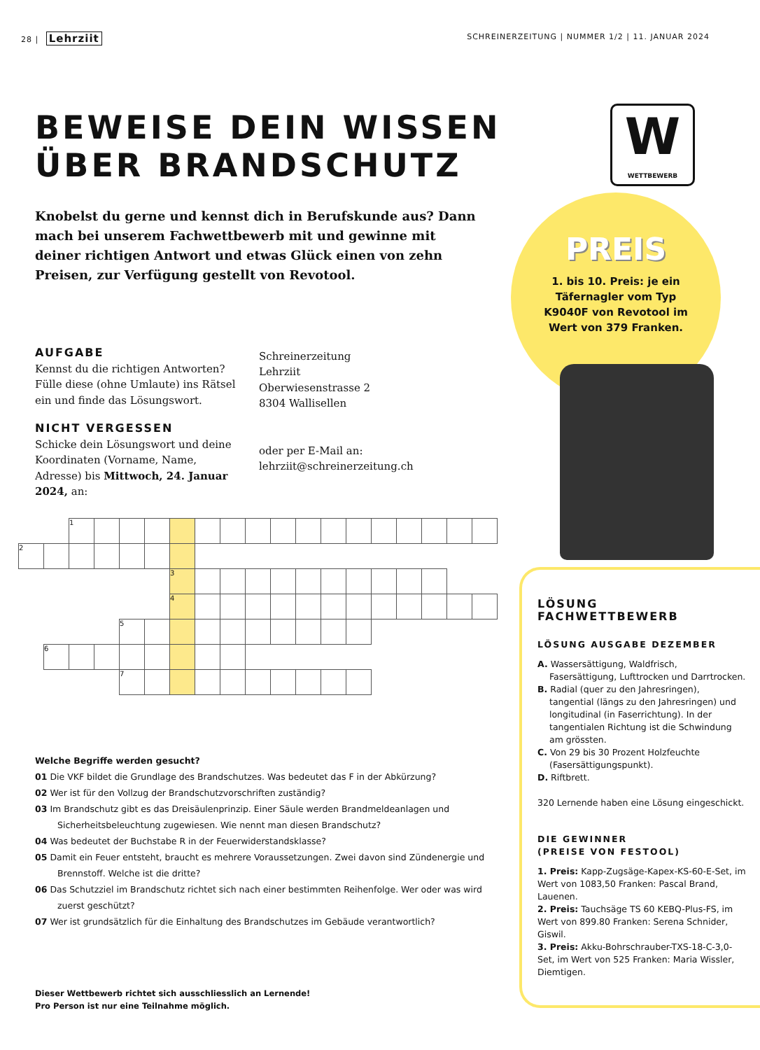28 | Lehrziit
SCHREINERZEITUNG | NUMMER 1/2 | 11. JANUAR 2024
BEWEISE DEIN WISSEN
ÜBER BRANDSCHUTZ
Knobelst du gerne und kennst dich in Berufskunde aus? Dann mach bei unserem Fachwettbewerb mit und gewinne mit deiner richtigen Antwort und etwas Glück einen von zehn Preisen, zur Verfügung gestellt von Revotool.
AUFGABE
Kennst du die richtigen Antworten? Fülle diese (ohne Umlaute) ins Rätsel ein und finde das Lösungswort.
NICHT VERGESSEN
Schicke dein Lösungswort und deine Koordinaten (Vorname, Name, Adresse) bis Mittwoch, 24. Januar 2024, an:
Schreinerzeitung
Lehrziit
Oberwiesenstrasse 2
8304 Wallisellen
oder per E-Mail an:
lehrziit@schreinerzeitung.ch
| | | 1 | | | | | | | | | | | | | | | | |
| 2 | | | | | | | | | | | | | | | | | | |
| | | | | | | 3 | | | | | | | | | | | | |
| | | | | | | 4 | | | | | | | | | | | | |
| | | | | 5 | | | | | | | | | | | | | | |
| | 6 | | | | | | | | | | | | | | | | | |
| | | | | 7 | | | | | | | | | | | | | | |
Welche Begriffe werden gesucht?
01 Die VKF bildet die Grundlage des Brandschutzes. Was bedeutet das F in der Abkürzung?
02 Wer ist für den Vollzug der Brandschutzvorschriften zuständig?
03 Im Brandschutz gibt es das Dreisäulenprinzip. Einer Säule werden Brandmeldeanlagen und Sicherheitsbeleuchtung zugewiesen. Wie nennt man diesen Brandschutz?
04 Was bedeutet der Buchstabe R in der Feuerwiderstandsklasse?
05 Damit ein Feuer entsteht, braucht es mehrere Voraussetzungen. Zwei davon sind Zündenergie und Brennstoff. Welche ist die dritte?
06 Das Schutzziel im Brandschutz richtet sich nach einer bestimmten Reihenfolge. Wer oder was wird zuerst geschützt?
07 Wer ist grundsätzlich für die Einhaltung des Brandschutzes im Gebäude verantwortlich?
Dieser Wettbewerb richtet sich ausschliesslich an Lernende!
Pro Person ist nur eine Teilnahme möglich.
W
WETTBEWERB
PREIS
1. bis 10. Preis: je ein Täfernagler vom Typ K9040F von Revotool im Wert von 379 Franken.
LÖSUNG
FACHWETTBEWERB
LÖSUNG AUSGABE DEZEMBER
A. Wassersättigung, Waldfrisch, Fasersättigung, Lufttrocken und Darrtrocken.
B. Radial (quer zu den Jahresringen), tangential (längs zu den Jahresringen) und longitudinal (in Faserrichtung). In der tangentialen Richtung ist die Schwindung am grössten.
C. Von 29 bis 30 Prozent Holzfeuchte (Fasersättigungspunkt).
D. Riftbrett.
320 Lernende haben eine Lösung eingeschickt.
DIE GEWINNER
(PREISE VON FESTOOL)
1. Preis: Kapp-Zugsäge-Kapex-KS-60-E-Set, im Wert von 1083,50 Franken: Pascal Brand, Lauenen.
2. Preis: Tauchsäge TS 60 KEBQ-Plus-FS, im Wert von 899.80 Franken: Serena Schnider, Giswil.
3. Preis: Akku-Bohrschrauber-TXS-18-C-3,0-Set, im Wert von 525 Franken: Maria Wissler, Diemtigen.